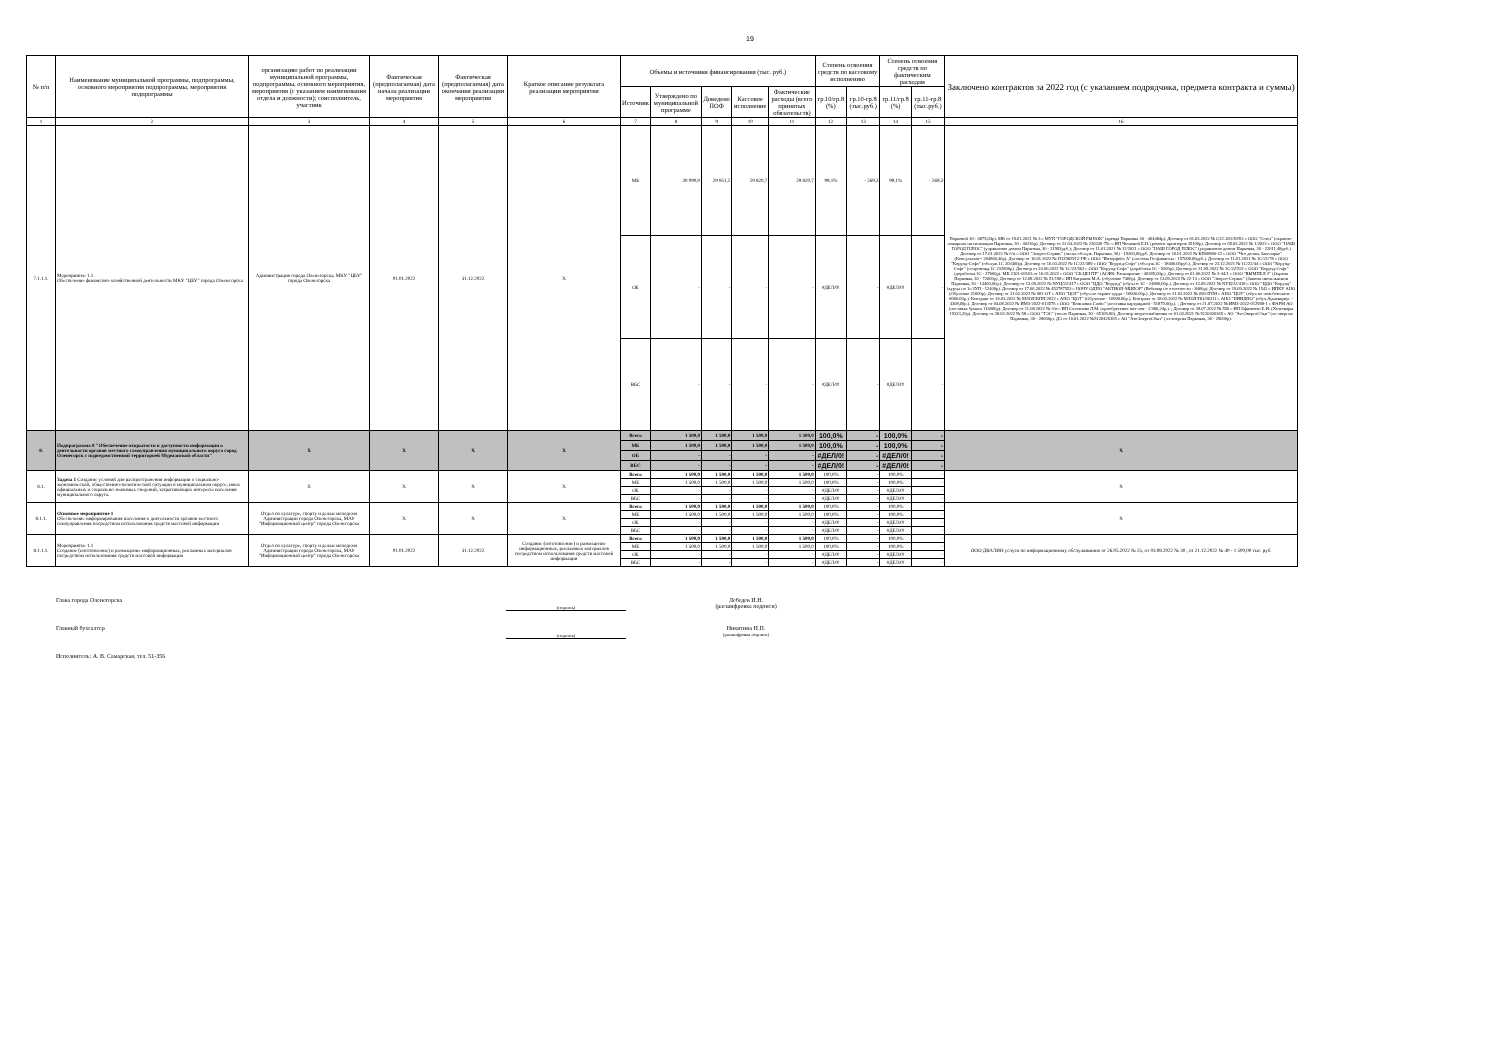19
| № п/п | Наименование муниципальной программы, подпрограммы, основного мероприятия подпрограммы, мероприятия подпрограммы | организацию работ по реализации муниципальной программы, подпрограммы, основного мероприятия, мероприятия (с указанием наименования отдела и должности); соисполнитель, участник | Фактическая (предполагаемая) дата начала реализации мероприятия | Фактическая (предполагаемая) дата окончания реализации мероприятия | Краткое описание результата реализации мероприятия | Объемы и источники финансирования (тыс. руб.) | | | | | Степень освоения средств по кассовому исполнению | | Степень освоения средств по фактическим расходам | | Заключено контрактов за 2022 год (с указанием подрядчика, предмета контракта и суммы) |
| --- | --- | --- | --- | --- | --- | --- | --- | --- | --- | --- | --- | --- | --- | --- | --- |
| | | | | | | Источник | Утверждено по муниципальной программе | Доведено ПОФ | Кассовое исполнение | Фактические расходы (всего принятых обязательств) | гр.10/гр.8 (%) | гр.10-гр.8 (тыс.руб.) | гр.11/гр.8 (%) | гр.11-гр.8 (тыс.руб.) | |
| 1 | 2 | 3 | 4 | 5 | 6 | 7 | 8 | 9 | 10 | 11 | 12 | 13 | 14 | 15 | 16 |
| 7.1.1.1. | Мероприятие 1.1 Обеспечение финансово-хозяйственной деятельности МКУ "ЦБУ" города Оленегорска | Администрация города Оленегорска, МКУ "ЦБУ" города Оленегорска | 01.01.2022 | 31.12.2022 | Х | МБ | 30 090,0 | 29 951,2 | 29 820,7 | 29 820,7 | 99,1% | - 269,3 | 99,1% | - 269,3 | Парковой 30 - 6875,04р). МК от 19.01.2021 № 3 с МУП "ГОРОДСКОЙ РЫНОК" (аренда Парковая 30 - 404484р). Договор от 01.03.2022 № С22.100-50ТО с ООО "Союз" (охранно-пожарная сигнализация Парковая, 30 - 40236р). Договор от 22.04.2022 № 220330-75с с ИП Четаевой Е.Н. (ремонт принтеров 35100р). Договор от 05.03.2022 № 1/2022 с ООО "НАШ ГОРОД ПЛЮС" (управление домом Парковая, 30 - 21992руб.); Договор от 11.01.2021 № 12/2021 с ООО "НАШ ГОРОД ПЛЮС" (управление домом Парковая, 30 - 22011,48руб.) Договор от 17.01.2022 № б/н с ООО "Энерго-Сервис" (экспл.обслуж. Парковая, 30) - 19200,00руб. Договор от 10.01.2022 № КП00880-22 с ООО "Что делать Заполярье" (Консультант+ 204860,40р). Договор от 10.01.2022 № П12982912-ГФ с ООО "Интерфейс А" (система Госфинансы - 157000.00руб.). Договор от 11.01.2021 № 1С/21/78 с ООО "Корунд-Софт" (обслуж.1С 203400р). Договор от 16.03.2022 № 1С/22/389 с ООО "Корунд-Софт" (обслуж.1С - 18400.00руб.). Договор от 23.12.2021 № 1С/22/44 с ООО "Корунд-Софт" (сопровожд.1С 232800р). Договор от 24.06.2022 № 1С/22/563 с ООО "Корунд-Софт" (доработка 1С - 9200р). Договор от 31.05.2022 № 1С/22/521 с ООО "Корунд-Софт" (доработка 1С - 27600р). МК 2101-00163 от 10.01.2022 с ООО "СБ.ЦЕНТР" (АСФК: Расширение - 46385,00р.). Договор от 01.06.2022 № 3-44/1 с ООО "ВЫМПЕЛ-2" (Охрана Парковая, 30 - 72000р). Договор от 12.09.2022 № 51/198 с ИП Батраков М.А. (обучение 7400р). Договор от 13.09.2022 № 22-13 с ООО "Энерго-Сервис" (Замена светильников Парковая, 30 - 14400,00р.). Договор от 13.09.2022 № NУЦ/22/417 с ООО "ЦДО "Корунд" (обуч.по 1С - 24800,00р.). Договор от 13.09.2022 № NУЦ/22/418 с ООО "ЦДО "Корунд"(курсы по 1с:ЗУП - 12400р). Договор от 17.06.2022 № 453787553 с НОЧУ ОДПО "АКТИОН-МЦФЭР" (Вебинар по отчетности - 8400р). Договор от 19.09.2022 № 1542 с ИПКУ АНО (Обучение 21000р). Договор от 21.02.2022 № 081-ОТ с АНО "ЦОТ" (обуч.по охране труда - 10000.00р.). Договор от 21.02.2022 № 090-ПТМ с АНО "ЦОТ" (обуч.по пож.безопасн. - 8000.00р.). Контракт от 16.03.2022 № М/ЮЛ/КПП/2022 с АНО "ЦОТ" (Обучение - 10900.00р.). Контракт от 28.03.2022 № М/ЮЛ/ПО/96311 с АНО "НИИДПО" (обуч.Архивариус - 4308,00р.). Договор от 04.08.2022 № ИМЗ-2022-013576 с ООО "Компания Спейс" (поставка картриджей - 51879.00р.). ; Договор от 21.07.2022 № ИМЗ-2022-012998-1 с ФАРМ АО (поставка бумаги 116000р). Договор от 11.08.2022 № б/н с ИП Селезнева Л.М. (приобретение мат-лов - 2 980,24р.). ; Договор от 28.07.2022 № 556 с ИП Ефименко Е.И. (Хозтовары 19323,20р). Договор от 28.02.2022 № 58 с ООО "ТЭС" (тепло Парковая, 30 - 65109,90). Договор энергоснабжения от 01.02.2021 № 5120426365 с АО "АтоЭнергоСбыт" (эл-энергия Парковая, 30 - 28000р). ДЭ от 10.01.2022 №5120426365 с АО "АтоЭнергоСбыт" (эл-энергия Парковая, 30 - 29000р). |
| | | | | | | ОБ | - | - | - | - | #ДЕЛ/0! | - | #ДЕЛ/0! | - | |
| | | | | | | ВБС | - | - | - | - | #ДЕЛ/0! | - | #ДЕЛ/0! | - | |
| 8. | Подпрограмма 8 "Обеспечение открытости и доступности информации о деятельности органов местного самоуправления муниципального округа город Оленегорск с подведомственной территорией Мурманской области" | Х | Х | Х | Х | Всего | 1 500,0 | 1 500,0 | 1 500,0 | 1 500,0 | 100,0% | - | 100,0% | - | Х |
| | | | | | | МБ | 1 500,0 | 1 500,0 | 1 500,0 | 1 500,0 | 100,0% | - | 100,0% | - | |
| | | | | | | ОБ | - | - | - | - | #ДЕЛ/0! | - | #ДЕЛ/0! | - | |
| | | | | | | ВБС | - | - | - | - | #ДЕЛ/0! | - | #ДЕЛ/0! | - | |
| 8.1. | Задача 1 Создание условий для распространения информации о социально-экономической, общественно-политической ситуации в муниципальном округе, иных официальных и социально значимых сведений, затрагивающих интересы населения муниципального округа. | Х | Х | Х | Х | Всего | 1 500,0 | 1 500,0 | 1 500,0 | 1 500,0 | 100,0% | - | 100,0% | - | Х |
| | | | | | | МБ | 1 500,0 | 1 500,0 | 1 500,0 | 1 500,0 | 100,0% | - | 100,0% | - | |
| | | | | | | ОБ | - | - | - | - | #ДЕЛ/0! | - | #ДЕЛ/0! | - | |
| | | | | | | ВБС | - | - | - | - | #ДЕЛ/0! | - | #ДЕЛ/0! | - | |
| 8.1.1. | Основное мероприятие 1 Обеспечение информирования населения о деятельности органов местного самоуправления посредством использования средств массовой информации | Отдел по культуре, спорту и делам молодежи Администрации города Оленегорска, МАУ "Информационный центр" города Оленегорска | Х | Х | Х | Всего | 1 500,0 | 1 500,0 | 1 500,0 | 1 500,0 | 100,0% | - | 100,0% | - | Х |
| | | | | | | МБ | 1 500,0 | 1 500,0 | 1 500,0 | 1 500,0 | 100,0% | - | 100,0% | - | |
| | | | | | | ОБ | - | - | - | - | #ДЕЛ/0! | - | #ДЕЛ/0! | - | |
| | | | | | | ВБС | - | - | - | - | #ДЕЛ/0! | - | #ДЕЛ/0! | - | |
| 8.1.1.1. | Мероприятие 1.1 Создание (изготовление) и размещение информационных, рекламных материалов посредством использования средств массовой информации | Отдел по культуре, спорту и делам молодежи Администрации города Оленегорска, МАУ "Информационный центр" города Оленегорска | 01.01.2022 | 31.12.2022 | Создание (изготовление) и размещение информационных, рекламных материалов посредством использования средств массовой информации | Всего | 1 500,0 | 1 500,0 | 1 500,0 | 1 500,0 | 100,0% | - | 100,0% | - | ООО ДВАЛИН услуги по информационному обслуживанию от 26.05.2022 № 25, от 03.08.2022 № 30 , от 21.12.2022 № 40 - 1 500,00 тыс. руб. |
| | | | | | | МБ | 1 500,0 | 1 500,0 | 1 500,0 | 1 500,0 | 100,0% | - | 100,0% | - | |
| | | | | | | ОБ | - | - | - | - | #ДЕЛ/0! | - | #ДЕЛ/0! | - | |
| | | | | | | ВБС | - | - | - | - | #ДЕЛ/0! | - | #ДЕЛ/0! | - | |
Глава города Оленегорска (подпись) Лебедев И.Н.
(расшифровка подписи)
Главный бухгалтер (подпись) Никитина Н.П.
(расшифровка подписи)
Исполнитель: А. В. Самарская, тел. 51-356